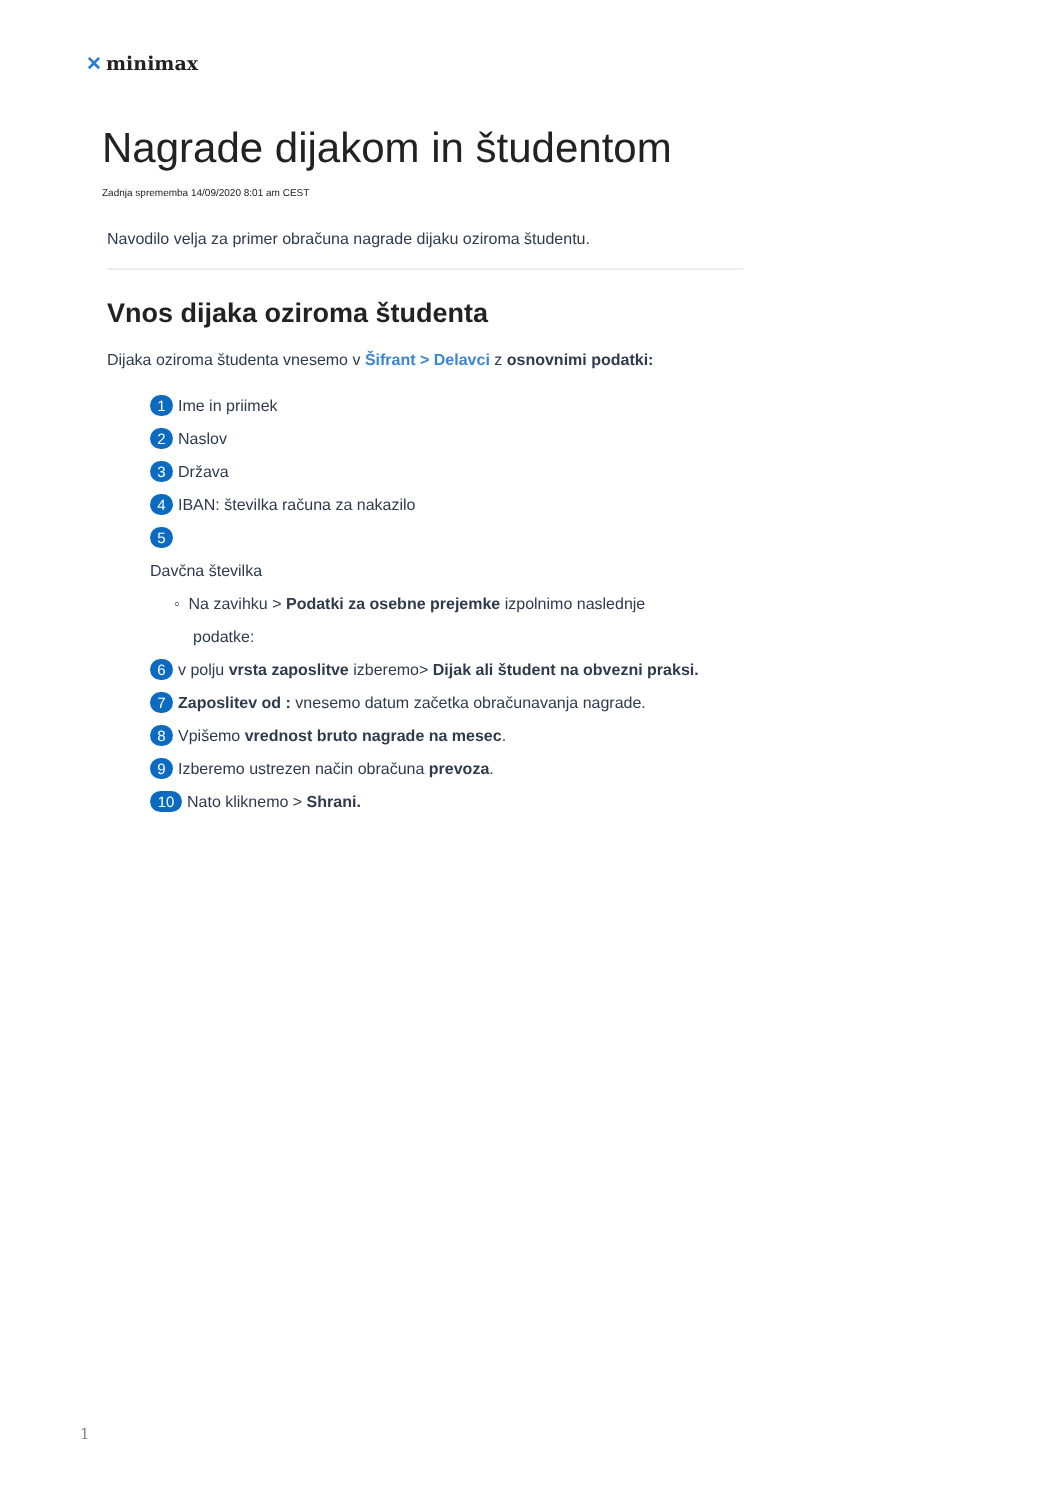✕ minimax
Nagrade dijakom in študentom
Zadnja sprememba 14/09/2020 8:01 am CEST
Navodilo velja za primer obračuna nagrade dijaku oziroma študentu.
Vnos dijaka oziroma študenta
Dijaka oziroma študenta vnesemo v Šifrant > Delavci z osnovnimi podatki:
1 Ime in priimek
2 Naslov
3 Država
4 IBAN: številka računa za nakazilo
5
Davčna številka
◦ Na zavihku > Podatki za osebne prejemke izpolnimo naslednje
podatke:
6 v polju vrsta zaposlitve izberemo> Dijak ali študent na obvezni praksi.
7 Zaposlitev od : vnesemo datum začetka obračunavanja nagrade.
8 Vpišemo vrednost bruto nagrade na mesec.
9 Izberemo ustrezen način obračuna prevoza.
10 Nato kliknemo > Shrani.
1